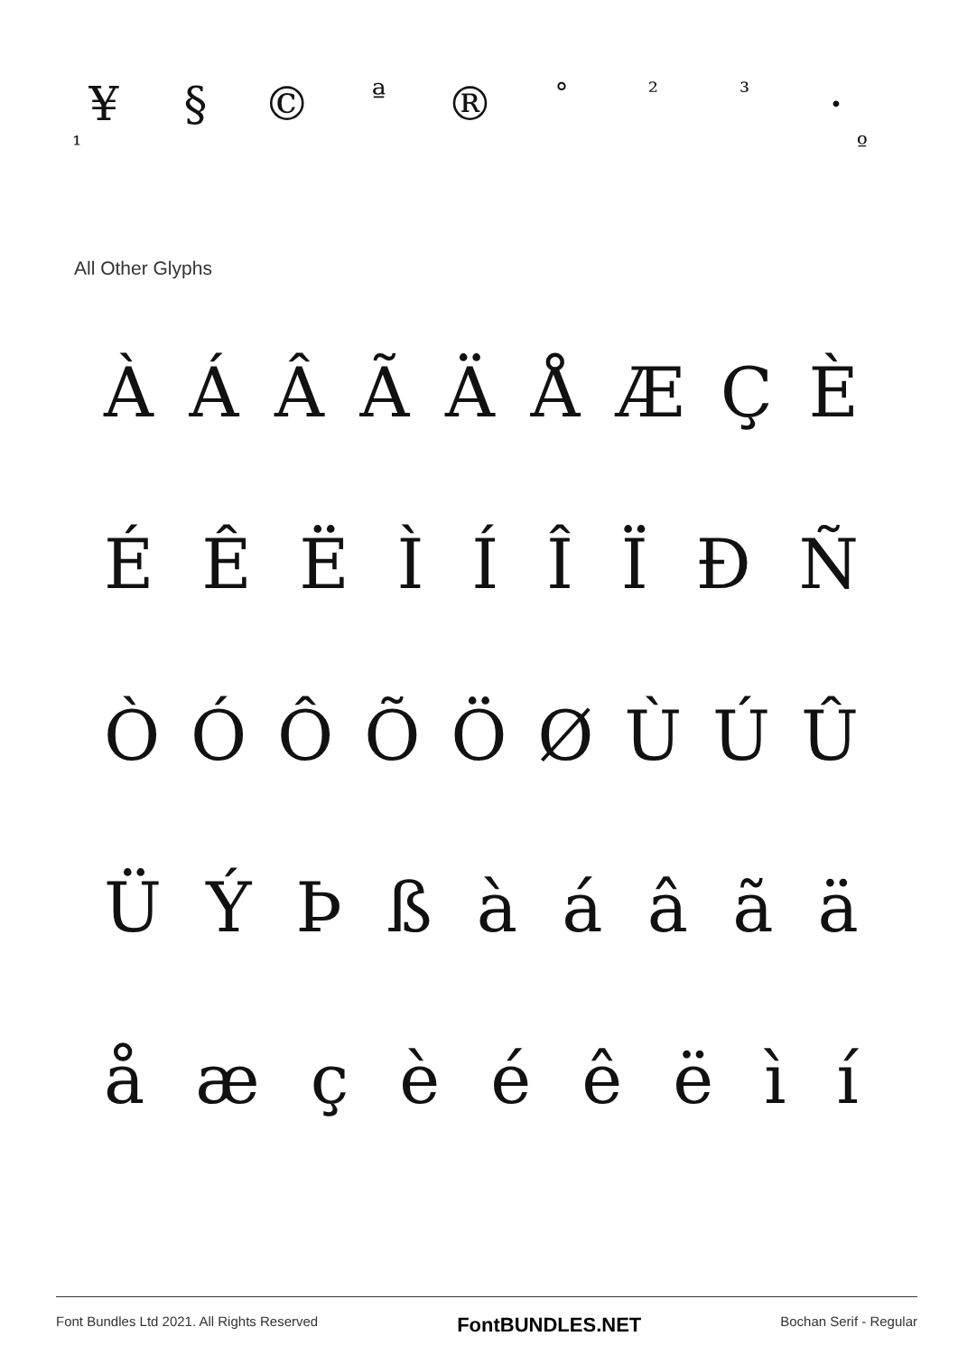¥ § © ª ® ° ² ³ ·
¹ º
All Other Glyphs
À Á Â Ã Ä Å Æ Ç È
É Ê Ë Ì Í Î Ï Ð Ñ
Ò Ó Ô Õ Ö Ø Ù Ú Û
Ü Ý Þ ß à á â ã ä
å æ ç è é ê ë ì í
Font Bundles Ltd 2021. All Rights Reserved FontBUNDLES.NET Bochan Serif - Regular